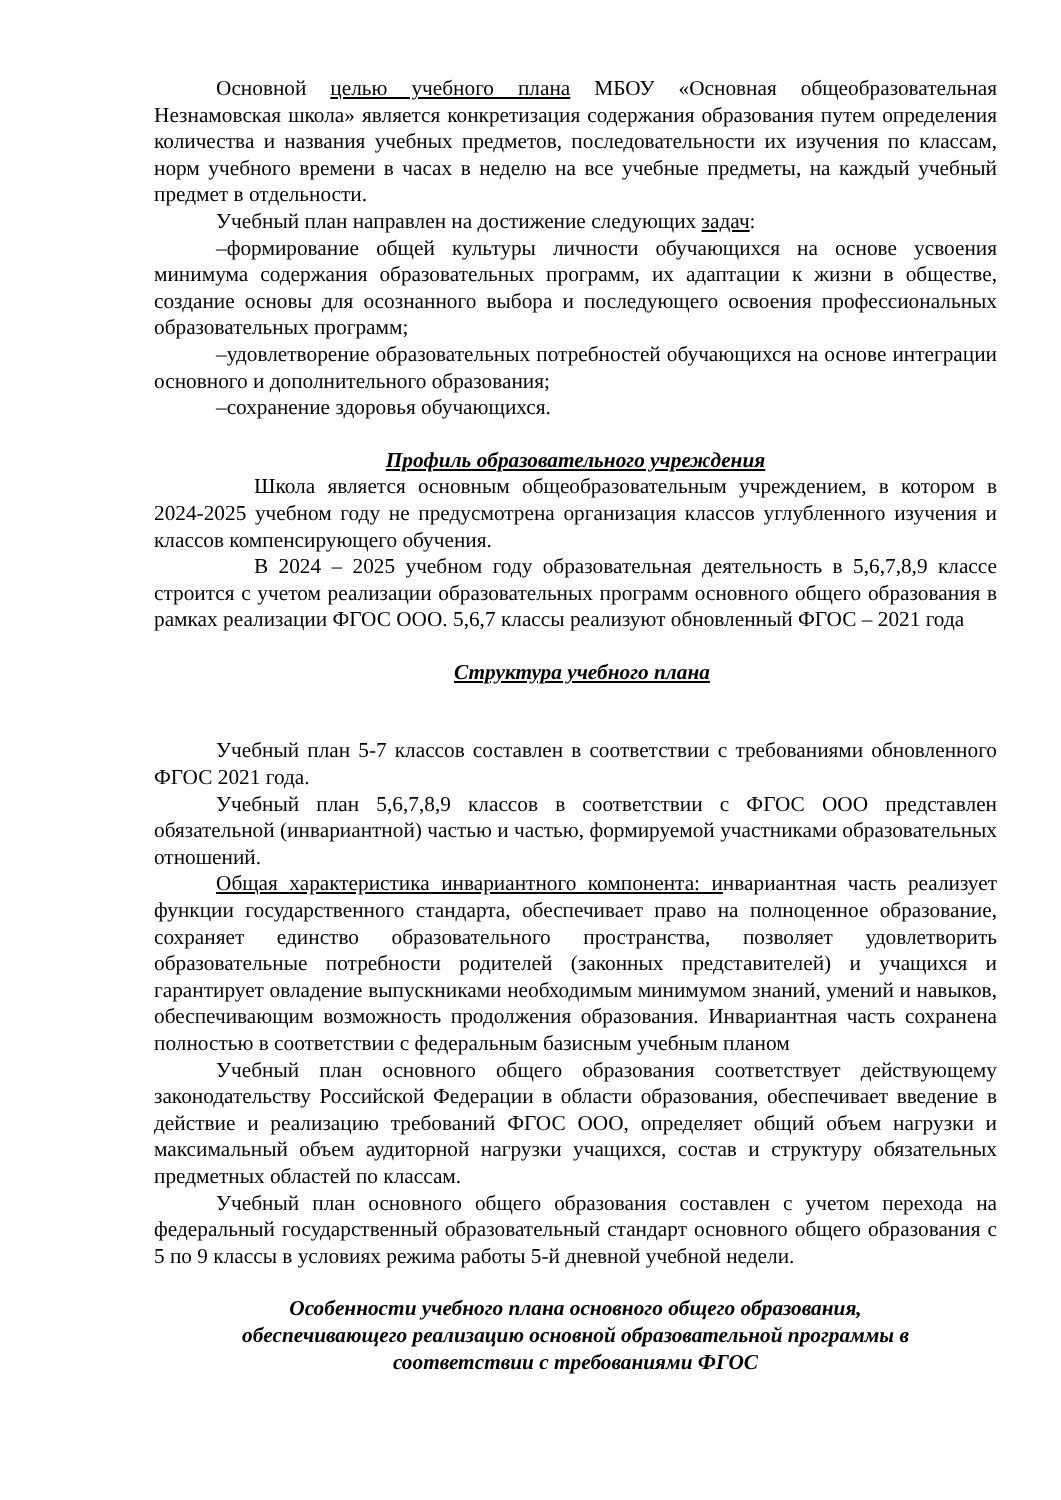Основной целью учебного плана МБОУ «Основная общеобразовательная Незнамовская школа» является конкретизация содержания образования путем определения количества и названия учебных предметов, последовательности их изучения по классам, норм учебного времени в часах в неделю на все учебные предметы, на каждый учебный предмет в отдельности.
Учебный план направлен на достижение следующих задач:
–формирование общей культуры личности обучающихся на основе усвоения минимума содержания образовательных программ, их адаптации к жизни в обществе, создание основы для осознанного выбора и последующего освоения профессиональных образовательных программ;
–удовлетворение образовательных потребностей обучающихся на основе интеграции основного и дополнительного образования;
–сохранение здоровья обучающихся.
Профиль образовательного учреждения
Школа является основным общеобразовательным учреждением, в котором в 2024-2025 учебном году не предусмотрена организация классов углубленного изучения и классов компенсирующего обучения.
В 2024 – 2025 учебном году образовательная деятельность в 5,6,7,8,9 классе строится с учетом реализации образовательных программ основного общего образования в рамках реализации ФГОС ООО. 5,6,7 классы реализуют обновленный ФГОС – 2021 года
Структура учебного плана
Учебный план 5-7 классов составлен в соответствии с требованиями обновленного ФГОС 2021 года.
Учебный план 5,6,7,8,9 классов в соответствии с ФГОС ООО представлен обязательной (инвариантной) частью и частью, формируемой участниками образовательных отношений.
Общая характеристика инвариантного компонента: инвариантная часть реализует функции государственного стандарта, обеспечивает право на полноценное образование, сохраняет единство образовательного пространства, позволяет удовлетворить образовательные потребности родителей (законных представителей) и учащихся и гарантирует овладение выпускниками необходимым минимумом знаний, умений и навыков, обеспечивающим возможность продолжения образования. Инвариантная часть сохранена полностью в соответствии с федеральным базисным учебным планом
Учебный план основного общего образования соответствует действующему законодательству Российской Федерации в области образования, обеспечивает введение в действие и реализацию требований ФГОС ООО, определяет общий объем нагрузки и максимальный объем аудиторной нагрузки учащихся, состав и структуру обязательных предметных областей по классам.
Учебный план основного общего образования составлен с учетом перехода на федеральный государственный образовательный стандарт основного общего образования с 5 по 9 классы в условиях режима работы 5-й дневной учебной недели.
Особенности учебного плана основного общего образования,
обеспечивающего реализацию основной образовательной программы в
соответствии с требованиями ФГОС